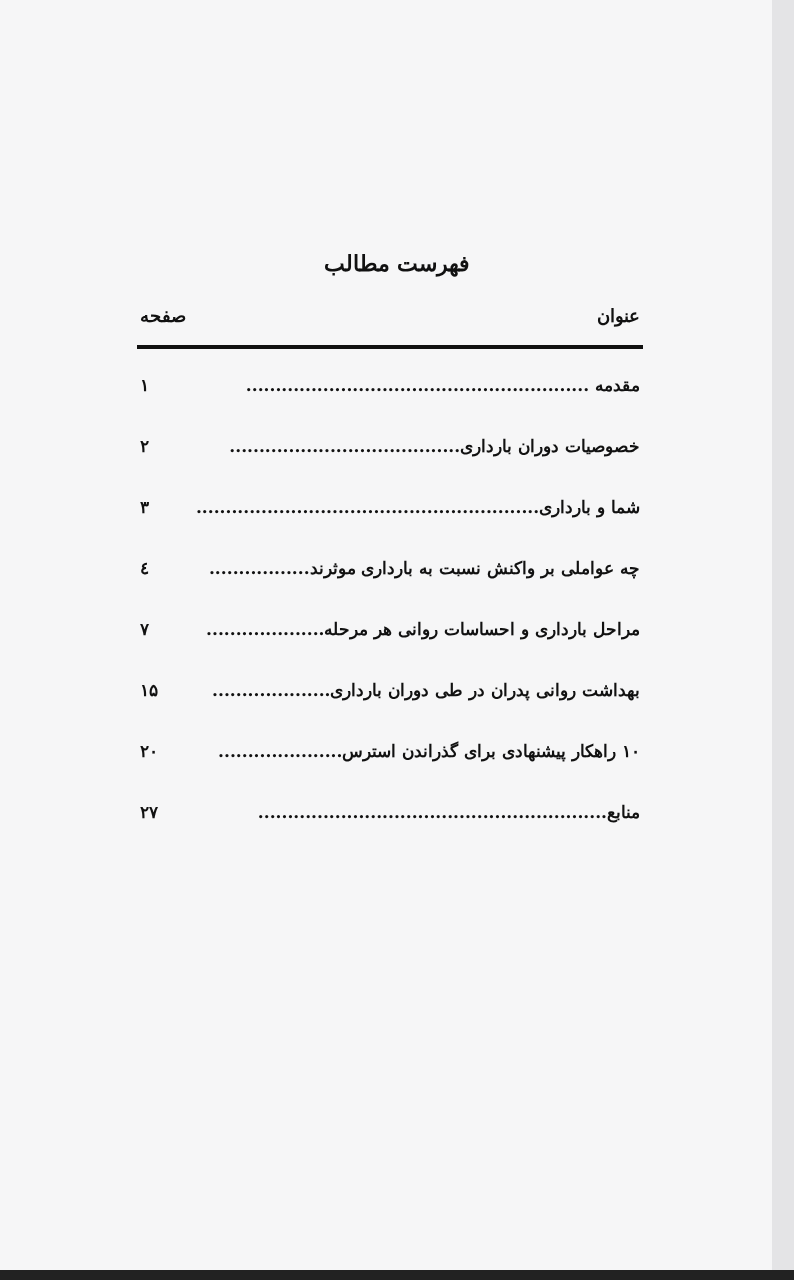فهرست مطالب
عنوان صفحه
مقدمه .......................................................... ۱
خصوصیات دوران بارداری....................................... ۲
شما و بارداری.......................................................... ۳
چه عواملی بر واکنش نسبت به بارداری موثرند................. ٤
مراحل بارداری و احساسات روانی هر مرحله.................... ۷
بهداشت روانی پدران در طی دوران بارداری.................... ۱۵
۱۰ راهکار پیشنهادی برای گذراندن استرس..................... ۲۰
منابع........................................................... ۲۷